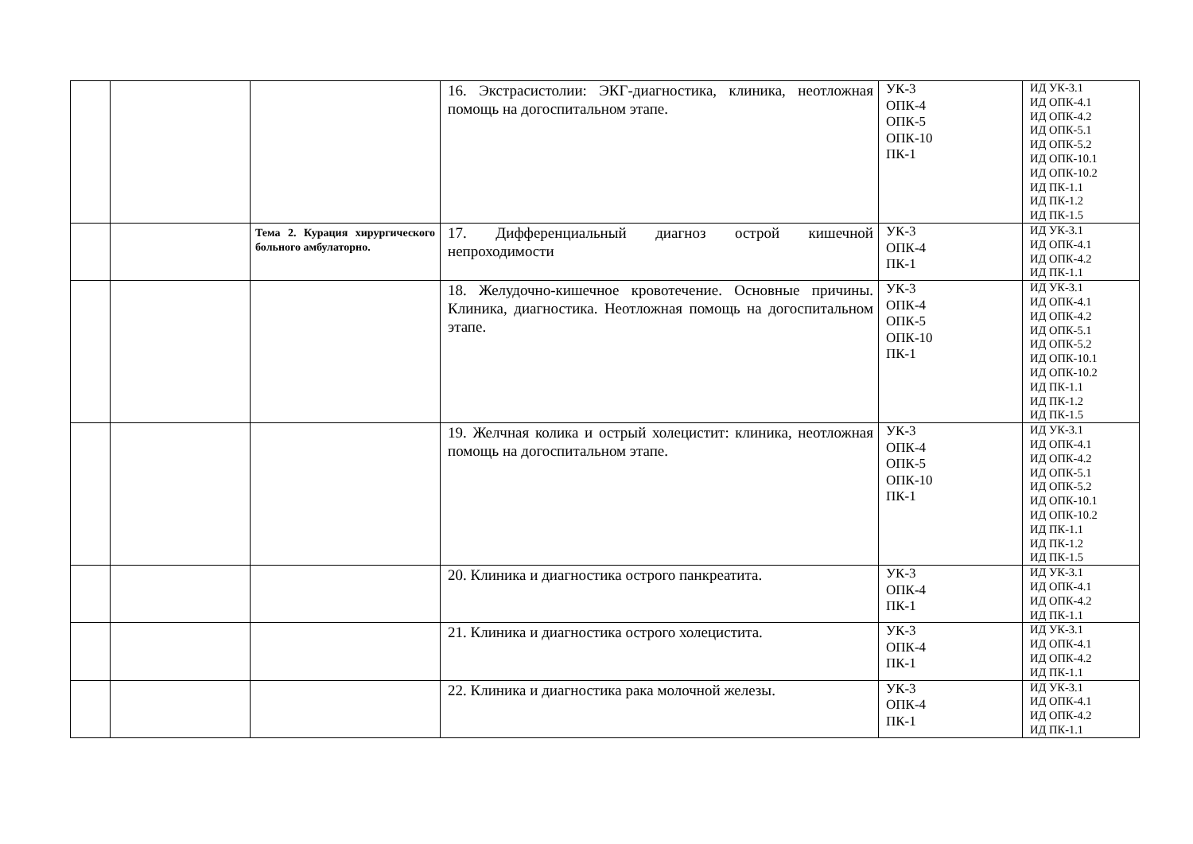| | | | 16. Экстрасистолии: ЭКГ-диагностика, клиника, неотложная помощь на догоспитальном этапе. | УК-3 ОПК-4 ОПК-5 ОПК-10 ПК-1 | ИД УК-3.1 ИД ОПК-4.1 ИД ОПК-4.2 ИД ОПК-5.1 ИД ОПК-5.2 ИД ОПК-10.1 ИД ОПК-10.2 ИД ПК-1.1 ИД ПК-1.2 ИД ПК-1.5 |
| | | Тема 2. Курация хирургического больного амбулаторно. | 17. Дифференциальный диагноз острой кишечной непроходимости | УК-3 ОПК-4 ПК-1 | ИД УК-3.1 ИД ОПК-4.1 ИД ОПК-4.2 ИД ПК-1.1 |
| | | | 18. Желудочно-кишечное кровотечение. Основные причины. Клиника, диагностика. Неотложная помощь на догоспитальном этапе. | УК-3 ОПК-4 ОПК-5 ОПК-10 ПК-1 | ИД УК-3.1 ИД ОПК-4.1 ИД ОПК-4.2 ИД ОПК-5.1 ИД ОПК-5.2 ИД ОПК-10.1 ИД ОПК-10.2 ИД ПК-1.1 ИД ПК-1.2 ИД ПК-1.5 |
| | | | 19. Желчная колика и острый холецистит: клиника, неотложная помощь на догоспитальном этапе. | УК-3 ОПК-4 ОПК-5 ОПК-10 ПК-1 | ИД УК-3.1 ИД ОПК-4.1 ИД ОПК-4.2 ИД ОПК-5.1 ИД ОПК-5.2 ИД ОПК-10.1 ИД ОПК-10.2 ИД ПК-1.1 ИД ПК-1.2 ИД ПК-1.5 |
| | | | 20. Клиника и диагностика острого панкреатита. | УК-3 ОПК-4 ПК-1 | ИД УК-3.1 ИД ОПК-4.1 ИД ОПК-4.2 ИД ПК-1.1 |
| | | | 21. Клиника и диагностика острого холецистита. | УК-3 ОПК-4 ПК-1 | ИД УК-3.1 ИД ОПК-4.1 ИД ОПК-4.2 ИД ПК-1.1 |
| | | | 22. Клиника и диагностика рака молочной железы. | УК-3 ОПК-4 ПК-1 | ИД УК-3.1 ИД ОПК-4.1 ИД ОПК-4.2 ИД ПК-1.1 |